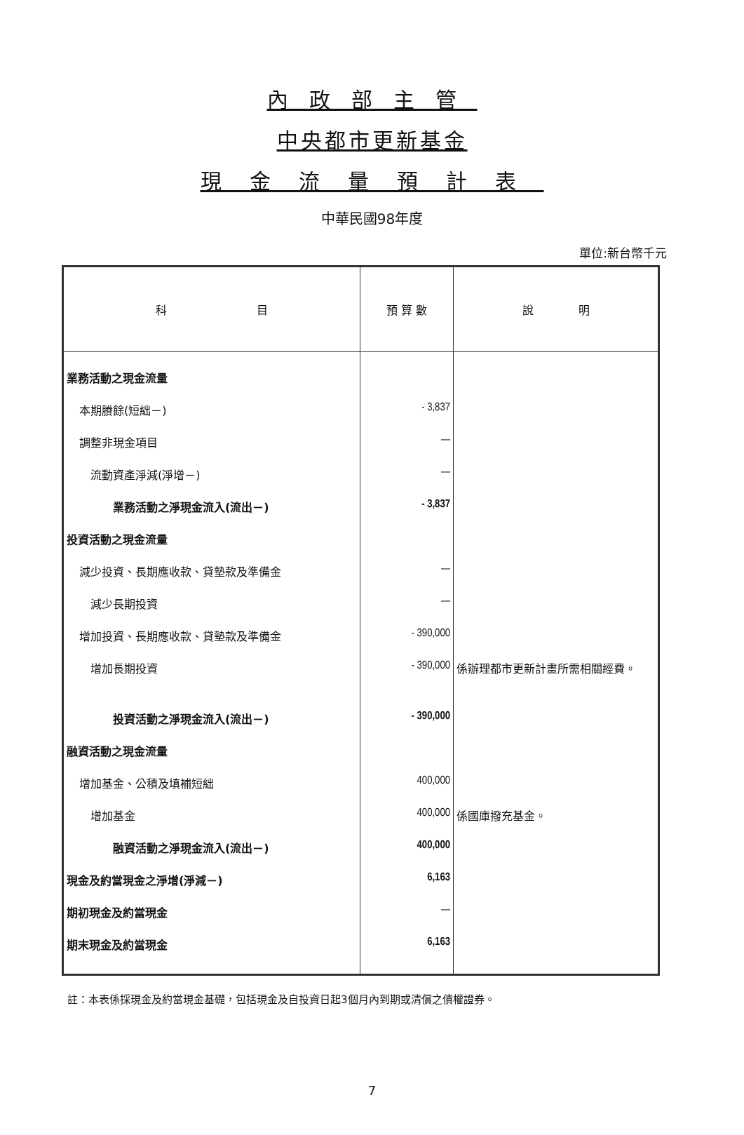內政部主管
中央都市更新基金
現金流量預計表
中華民國98年度
單位:新台幣千元
| 科 目 | 預 算 數 | 說 明 |
| --- | --- | --- |
| 業務活動之現金流量 | | |
| 本期賸餘(短絀－) | - 3,837 | |
| 調整非現金項目 | — | |
| 流動資產淨減(淨增－) | — | |
| 業務活動之淨現金流入(流出－) | - 3,837 | |
| 投資活動之現金流量 | | |
| 減少投資、長期應收款、貸墊款及準備金 | — | |
| 減少長期投資 | — | |
| 增加投資、長期應收款、貸墊款及準備金 | - 390,000 | |
| 增加長期投資 | - 390,000 | 係辦理都市更新計畫所需相關經費。 |
| 投資活動之淨現金流入(流出－) | - 390,000 | |
| 融資活動之現金流量 | | |
| 增加基金、公積及填補短絀 | 400,000 | |
| 增加基金 | 400,000 | 係國庫撥充基金。 |
| 融資活動之淨現金流入(流出－) | 400,000 | |
| 現金及約當現金之淨增(淨減－) | 6,163 | |
| 期初現金及約當現金 | — | |
| 期末現金及約當現金 | 6,163 | |
註：本表係採現金及約當現金基礎，包括現金及自投資日起3個月內到期或清償之債權證券。
7